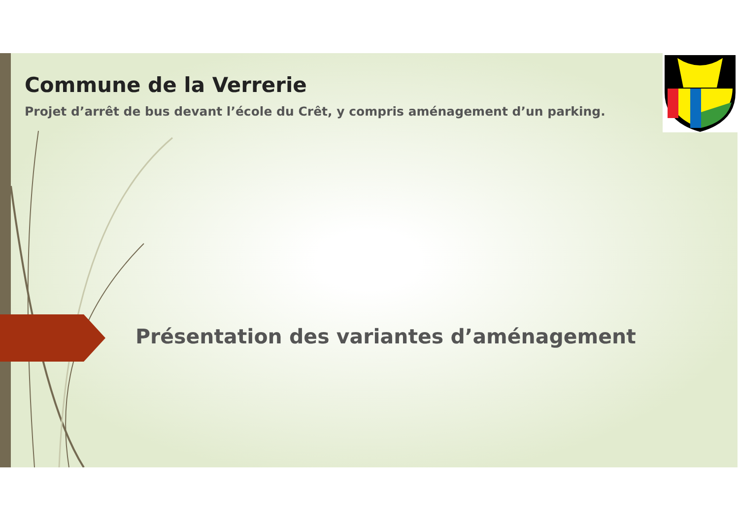Commune de la Verrerie
Projet d’arrêt de bus devant l’école du Crêt, y compris aménagement d’un parking.
Présentation des variantes d’aménagement